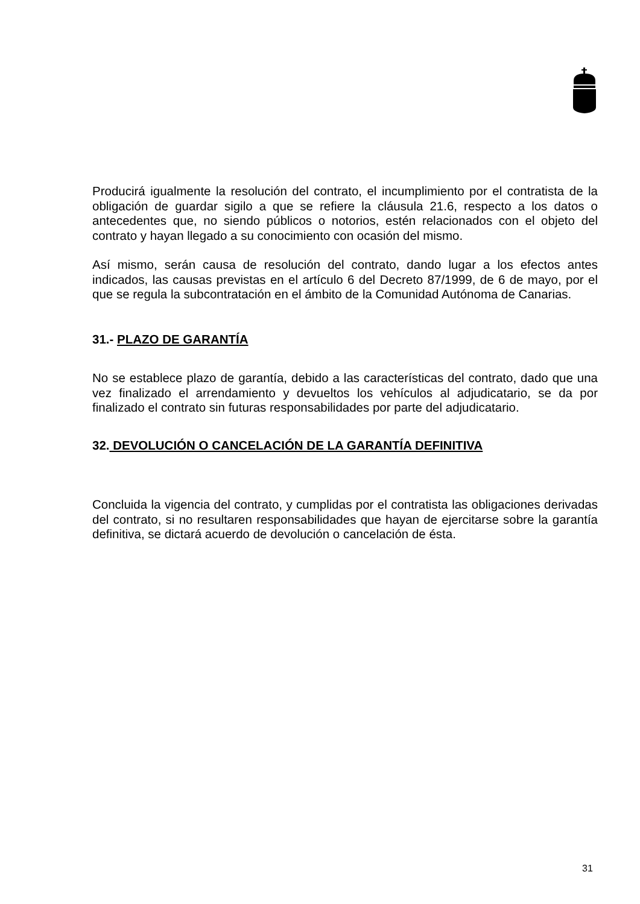Producirá igualmente la resolución del contrato, el incumplimiento por el contratista de la obligación de guardar sigilo a que se refiere la cláusula 21.6, respecto a los datos o antecedentes que, no siendo públicos o notorios, estén relacionados con el objeto del contrato y hayan llegado a su conocimiento con ocasión del mismo.
Así mismo, serán causa de resolución del contrato, dando lugar a los efectos antes indicados, las causas previstas en el artículo 6 del Decreto 87/1999, de 6 de mayo, por el que se regula la subcontratación en el ámbito de la Comunidad Autónoma de Canarias.
31.- PLAZO DE GARANTÍA
No se establece plazo de garantía, debido a las características del contrato, dado que una vez finalizado el arrendamiento y devueltos los vehículos al adjudicatario, se da por finalizado el contrato sin futuras responsabilidades por parte del adjudicatario.
32. DEVOLUCIÓN O CANCELACIÓN DE LA GARANTÍA DEFINITIVA
Concluida la vigencia del contrato, y cumplidas por el contratista las obligaciones derivadas del contrato, si no resultaren responsabilidades que hayan de ejercitarse sobre la garantía definitiva, se dictará acuerdo de devolución o cancelación de ésta.
31